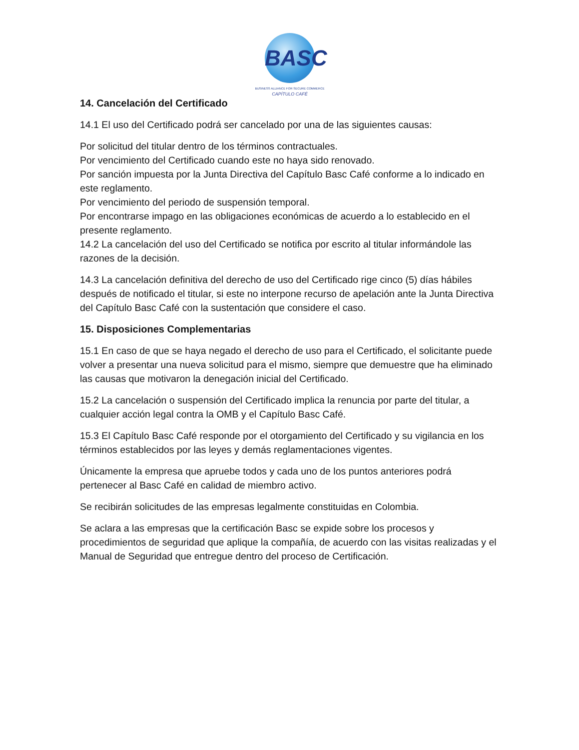BASC
BUSINESS ALLIANCE FOR SECURE COMMERCE
CAPÍTULO CAFÉ
14. Cancelación del Certificado
14.1 El uso del Certificado podrá ser cancelado por una de las siguientes causas:
Por solicitud del titular dentro de los términos contractuales.
Por vencimiento del Certificado cuando este no haya sido renovado.
Por sanción impuesta por la Junta Directiva del Capítulo Basc Café conforme a lo indicado en este reglamento.
Por vencimiento del periodo de suspensión temporal.
Por encontrarse impago en las obligaciones económicas de acuerdo a lo establecido en el presente reglamento.
14.2 La cancelación del uso del Certificado se notifica por escrito al titular informándole las razones de la decisión.
14.3 La cancelación definitiva del derecho de uso del Certificado rige cinco (5) días hábiles después de notificado el titular, si este no interpone recurso de apelación ante la Junta Directiva del Capítulo Basc Café con la sustentación que considere el caso.
15. Disposiciones Complementarias
15.1 En caso de que se haya negado el derecho de uso para el Certificado, el solicitante puede volver a presentar una nueva solicitud para el mismo, siempre que demuestre que ha eliminado las causas que motivaron la denegación inicial del Certificado.
15.2 La cancelación o suspensión del Certificado implica la renuncia por parte del titular, a cualquier acción legal contra la OMB y el Capítulo Basc Café.
15.3 El Capítulo Basc Café responde por el otorgamiento del Certificado y su vigilancia en los términos establecidos por las leyes y demás reglamentaciones vigentes.
Únicamente la empresa que apruebe todos y cada uno de los puntos anteriores podrá pertenecer al Basc Café en calidad de miembro activo.
Se recibirán solicitudes de las empresas legalmente constituidas en Colombia.
Se aclara a las empresas que la certificación Basc se expide sobre los procesos y procedimientos de seguridad que aplique la compañía, de acuerdo con las visitas realizadas y el Manual de Seguridad que entregue dentro del proceso de Certificación.